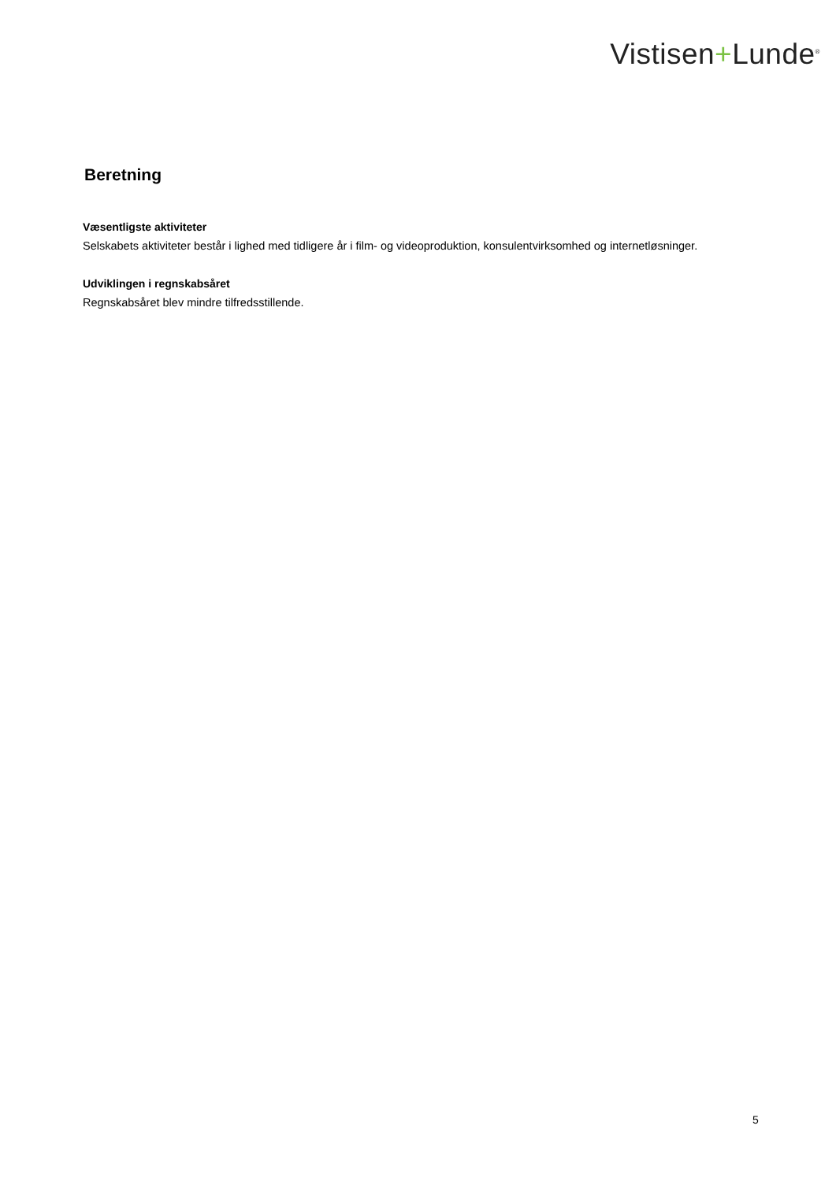Vistisen+Lunde<sup>®</sup>
Beretning
Væsentligste aktiviteter
Selskabets aktiviteter består i lighed med tidligere år i film- og videoproduktion, konsulentvirksomhed og internetløsninger.
Udviklingen i regnskabsåret
Regnskabsåret blev mindre tilfredsstillende.
5